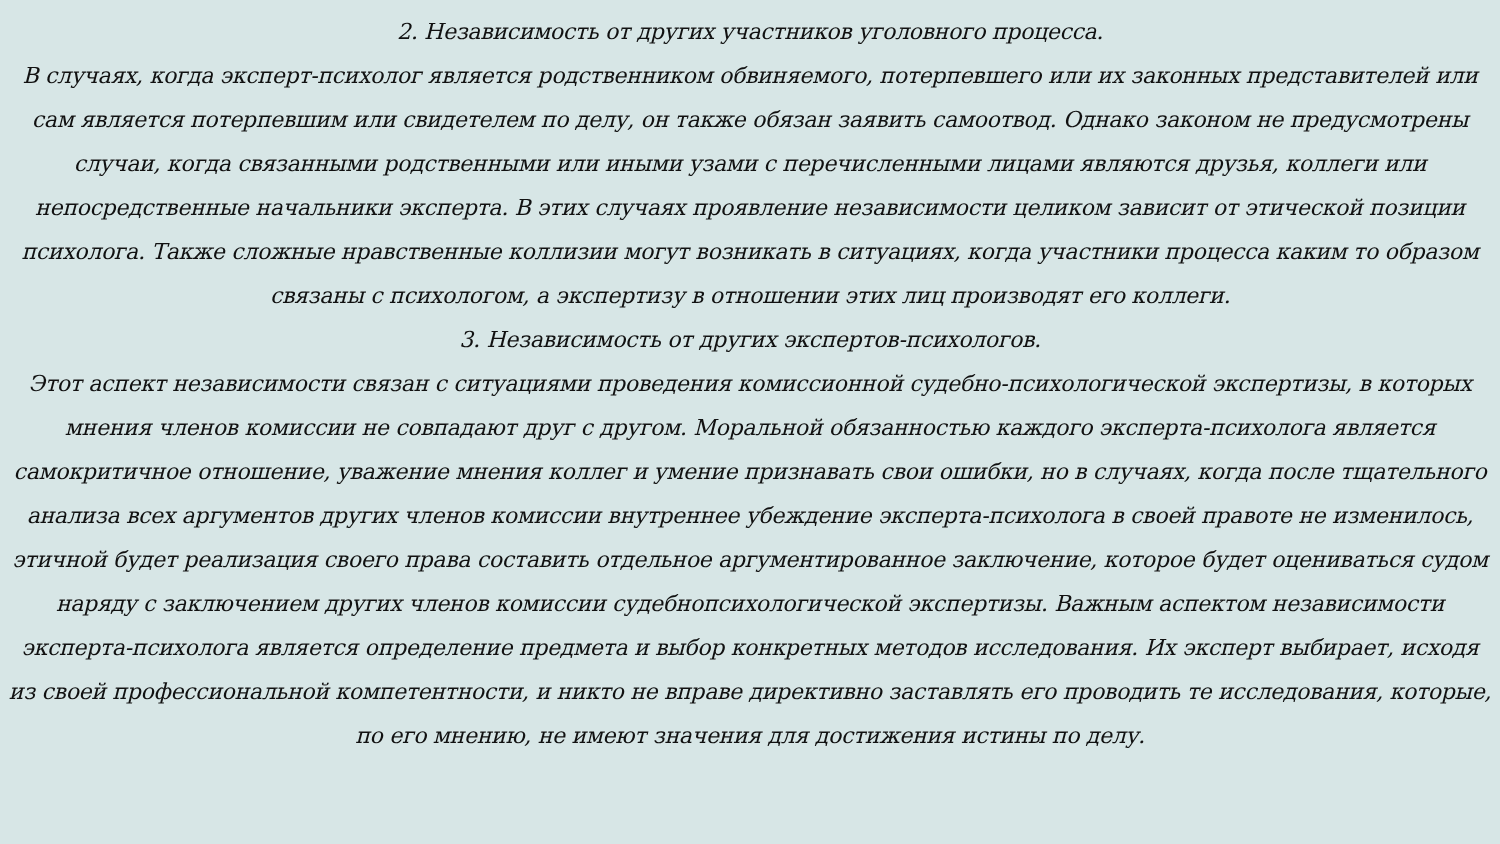2. Независимость от других участников уголовного процесса.
В случаях, когда эксперт-психолог является родственником обвиняемого, потерпевшего или их законных представителей или сам является потерпевшим или свидетелем по делу, он также обязан заявить самоотвод. Однако законом не предусмотрены случаи, когда связанными родственными или иными узами с перечисленными лицами являются друзья, коллеги или непосредственные начальники эксперта. В этих случаях проявление независимости целиком зависит от этической позиции психолога. Также сложные нравственные коллизии могут возникать в ситуациях, когда участники процесса каким то образом связаны с психологом, а экспертизу в отношении этих лиц производят его коллеги.
3. Независимость от других экспертов-психологов.
Этот аспект независимости связан с ситуациями проведения комиссионной судебно-психологической экспертизы, в которых мнения членов комиссии не совпадают друг с другом. Моральной обязанностью каждого эксперта-психолога является самокритичное отношение, уважение мнения коллег и умение признавать свои ошибки, но в случаях, когда после тщательного анализа всех аргументов других членов комиссии внутреннее убеждение эксперта-психолога в своей правоте не изменилось, этичной будет реализация своего права составить отдельное аргументированное заключение, которое будет оцениваться судом наряду с заключением других членов комиссии судебнопсихологической экспертизы. Важным аспектом независимости эксперта-психолога является определение предмета и выбор конкретных методов исследования. Их эксперт выбирает, исходя из своей профессиональной компетентности, и никто не вправе директивно заставлять его проводить те исследования, которые, по его мнению, не имеют значения для достижения истины по делу.